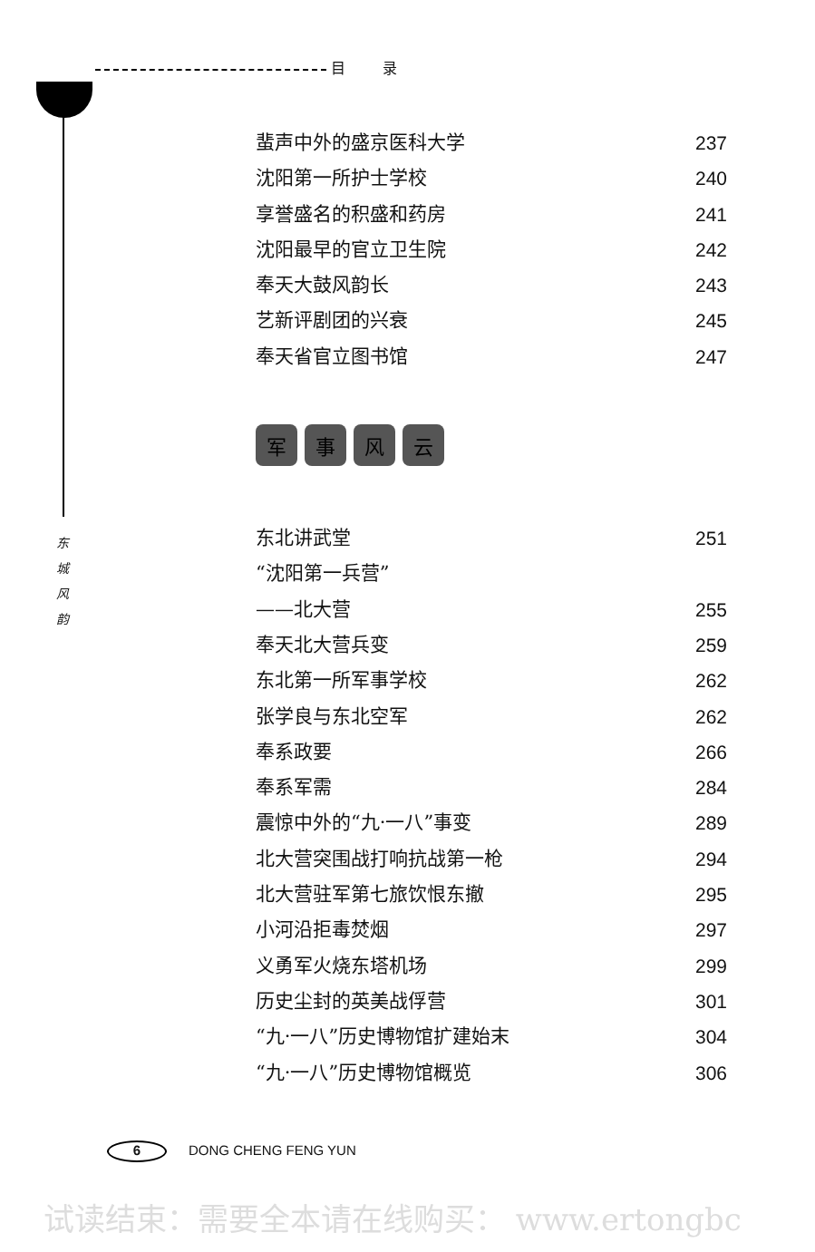目 录
东 城 风 韵
蜚声中外的盛京医科大学 237
沈阳第一所护士学校 240
享誉盛名的积盛和药房 241
沈阳最早的官立卫生院 242
奉天大鼓风韵长 243
艺新评剧团的兴衰 245
奉天省官立图书馆 247
军事风云
东北讲武堂 251
“沈阳第一兵营”
——北大营 255
奉天北大营兵变 259
东北第一所军事学校 262
张学良与东北空军 262
奉系政要 266
奉系军需 284
震惊中外的“九·一八”事变 289
北大营突围战打响抗战第一枪 294
北大营驻军第七旅饮恨东撤 295
小河沿拒毒焚烟 297
义勇军火烧东塔机场 299
历史尘封的英美战俘营 301
“九·一八”历史博物馆扩建始末 304
“九·一八”历史博物馆概览 306
6 DONG CHENG FENG YUN
试读结束：需要全本请在线购买： www.ertongbc